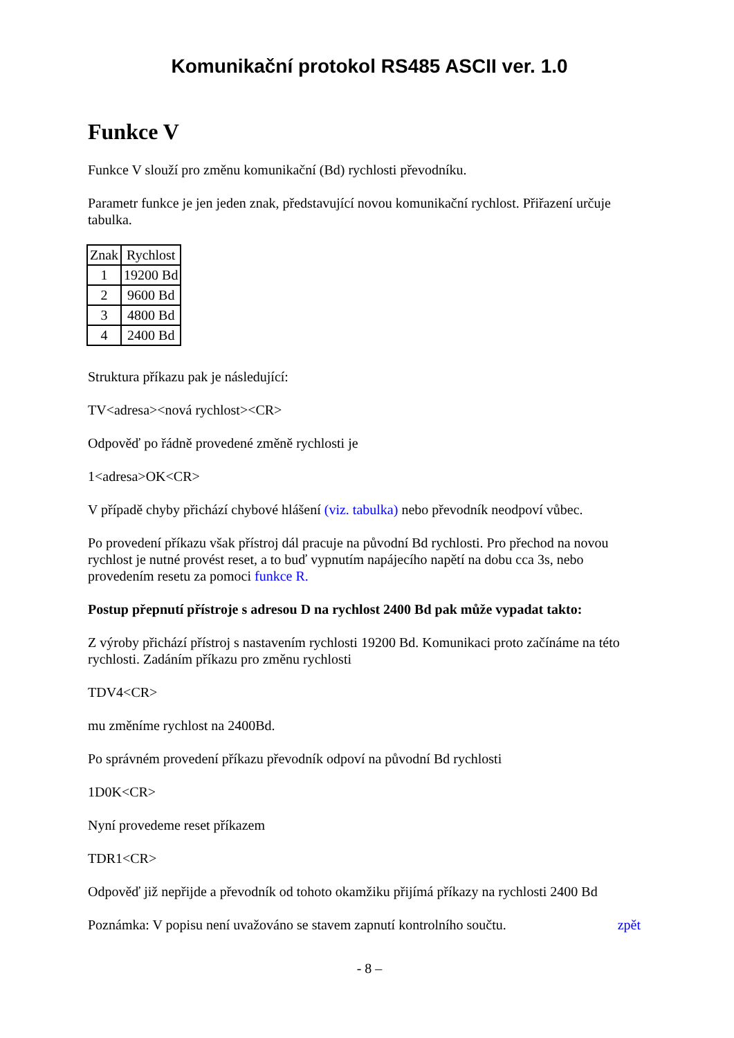Komunikační protokol RS485 ASCII ver. 1.0
Funkce V
Funkce V slouží pro změnu komunikační (Bd) rychlosti převodníku.
Parametr funkce je jen jeden znak, představující novou komunikační rychlost. Přiřazení určuje tabulka.
| Znak | Rychlost |
| --- | --- |
| 1 | 19200 Bd |
| 2 | 9600 Bd |
| 3 | 4800 Bd |
| 4 | 2400 Bd |
Struktura příkazu pak je následující:
TV<adresa><nová rychlost><CR>
Odpověď po řádně provedené změně rychlosti je
1<adresa>OK<CR>
V případě chyby přichází chybové hlášení (viz. tabulka) nebo převodník neodpoví vůbec.
Po provedení příkazu však přístroj dál pracuje na původní Bd rychlosti. Pro přechod na novou rychlost je nutné provést reset, a to buď vypnutím napájecího napětí na dobu cca 3s, nebo provedením resetu za pomoci funkce R.
Postup přepnutí přístroje s adresou D na rychlost 2400 Bd pak může vypadat takto:
Z výroby přichází přístroj s nastavením rychlosti 19200 Bd. Komunikaci proto začínáme na této rychlosti. Zadáním příkazu pro změnu rychlosti
TDV4<CR>
mu změníme rychlost na 2400Bd.
Po správném provedení příkazu převodník odpoví na původní Bd rychlosti
1D0K<CR>
Nyní provedeme reset příkazem
TDR1<CR>
Odpověď již nepřijde a převodník od tohoto okamžiku přijímá příkazy na rychlosti 2400 Bd
Poznámka: V popisu není uvažováno se stavem zapnutí kontrolního součtu. zpět
- 8 –